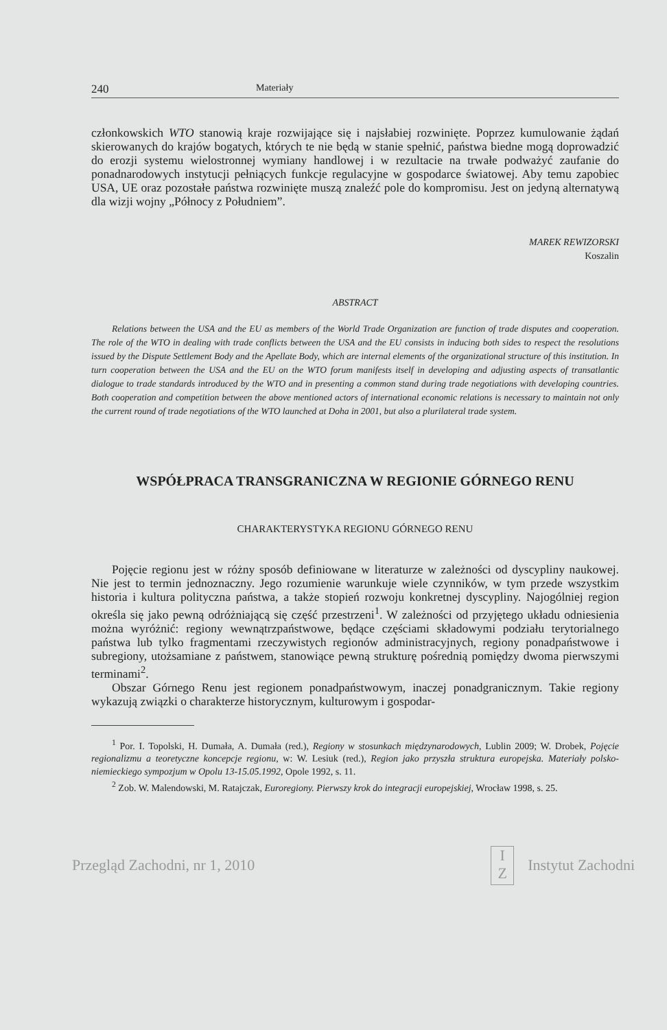240 Materiały
członkowskich WTO stanowią kraje rozwijające się i najsłabiej rozwinięte. Poprzez kumulowanie żądań skierowanych do krajów bogatych, których te nie będą w stanie spełnić, państwa biedne mogą doprowadzić do erozji systemu wielostronnej wymiany handlowej i w rezultacie na trwałe podważyć zaufanie do ponadnarodowych instytucji pełniących funkcje regulacyjne w gospodarce światowej. Aby temu zapobiec USA, UE oraz pozostałe państwa rozwinięte muszą znaleźć pole do kompromisu. Jest on jedyną alternatywą dla wizji wojny „Północy z Południem”.
MAREK REWIZORSKI
Koszalin
ABSTRACT
Relations between the USA and the EU as members of the World Trade Organization are function of trade disputes and cooperation. The role of the WTO in dealing with trade conflicts between the USA and the EU consists in inducing both sides to respect the resolutions issued by the Dispute Settlement Body and the Apellate Body, which are internal elements of the organizational structure of this institution. In turn cooperation between the USA and the EU on the WTO forum manifests itself in developing and adjusting aspects of transatlantic dialogue to trade standards introduced by the WTO and in presenting a common stand during trade negotiations with developing countries. Both cooperation and competition between the above mentioned actors of international economic relations is necessary to maintain not only the current round of trade negotiations of the WTO launched at Doha in 2001, but also a plurilateral trade system.
WSPÓŁPRACA TRANSGRANICZNA W REGIONIE GÓRNEGO RENU
CHARAKTERYSTYKA REGIONU GÓRNEGO RENU
Pojęcie regionu jest w różny sposób definiowane w literaturze w zależności od dyscypliny naukowej. Nie jest to termin jednoznaczny. Jego rozumienie warunkuje wiele czynników, w tym przede wszystkim historia i kultura polityczna państwa, a także stopień rozwoju konkretnej dyscypliny. Najogólniej region określa się jako pewną odróżniającą się część przestrzeni<sup>1</sup>. W zależności od przyjętego układu odniesienia można wyróżnić: regiony wewnątrzpaństwowe, będące częściami składowymi podziału terytorialnego państwa lub tylko fragmentami rzeczywistych regionów administracyjnych, regiony ponadpaństwowe i subregiony, utożsamiane z państwem, stanowiące pewną strukturę pośrednią pomiędzy dwoma pierwszymi terminami<sup>2</sup>.
Obszar Górnego Renu jest regionem ponadpaństwowym, inaczej ponadgranicznym. Takie regiony wykazują związki o charakterze historycznym, kulturowym i gospodar-
<sup>1</sup> Por. I. Topolski, H. Dumała, A. Dumała (red.), Regiony w stosunkach międzynarodowych, Lublin 2009; W. Drobek, Pojęcie regionalizmu a teoretyczne koncepcje regionu, w: W. Lesiuk (red.), Region jako przyszła struktura europejska. Materiały polsko-niemieckiego sympozjum w Opolu 13-15.05.1992, Opole 1992, s. 11.
<sup>2</sup> Zob. W. Malendowski, M. Ratajczak, Euroregiony. Pierwszy krok do integracji europejskiej, Wrocław 1998, s. 25.
Przegląd Zachodni, nr 1, 2010 I
Z Instytut Zachodni